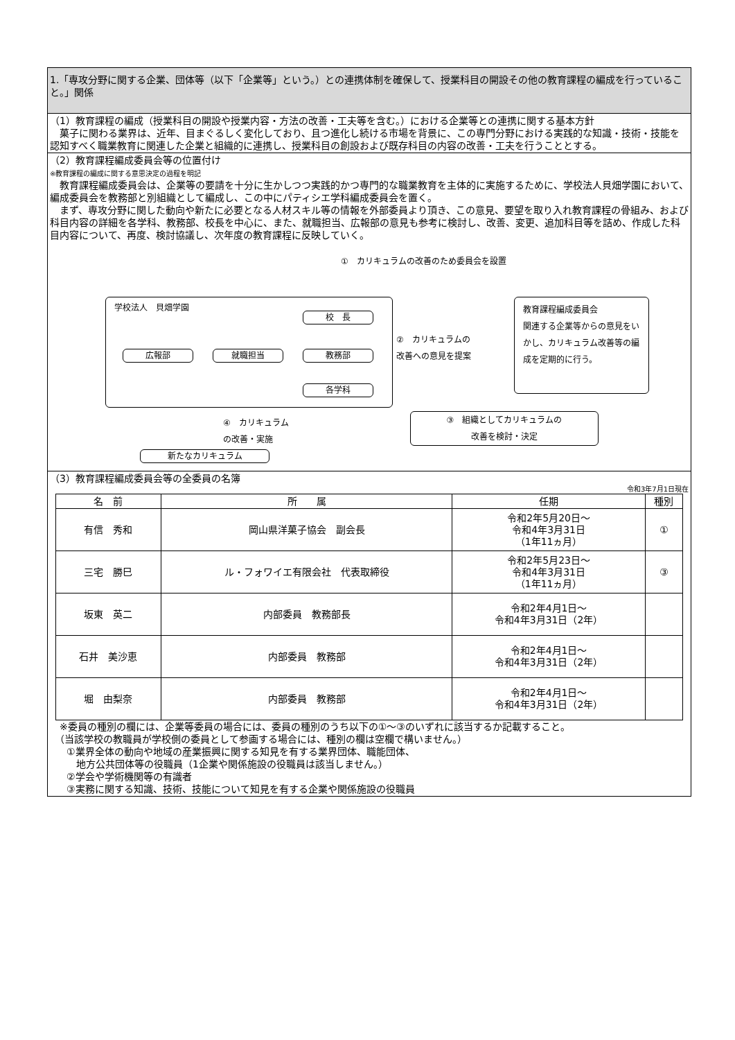1.「専攻分野に関する企業、団体等（以下「企業等」という。）との連携体制を確保して、授業科目の開設その他の教育課程の編成を行っていること。」関係
（1）教育課程の編成（授業科目の開設や授業内容・方法の改善・工夫等を含む。）における企業等との連携に関する基本方針
　菓子に関わる業界は、近年、目まぐるしく変化しており、且つ進化し続ける市場を背景に、この専門分野における実践的な知識・技術・技能を認知すべく職業教育に関連した企業と組織的に連携し、授業科目の創設および既存科目の内容の改善・工夫を行うこととする。
（2）教育課程編成委員会等の位置付け
※教育課程の編成に関する意思決定の過程を明記
　教育課程編成委員会は、企業等の要請を十分に生かしつつ実践的かつ専門的な職業教育を主体的に実施するために、学校法人貝畑学園において、編成委員会を教務部と別組織として編成し、この中にパティシエ学科編成委員会を置く。
　まず、専攻分野に関した動向や新たに必要となる人材スキル等の情報を外部委員より頂き、この意見、要望を取り入れ教育課程の骨組み、および科目内容の詳細を各学科、教務部、校長を中心に、また、就職担当、広報部の意見も参考に検討し、改善、変更、追加科目等を詰め、作成した科目内容について、再度、検討協議し、次年度の教育課程に反映していく。
①　カリキュラムの改善のため委員会を設置
学校法人　貝畑学園
校　長
広報部 就職担当 教務部
各学科
②　カリキュラムの
改善への意見を提案
教育課程編成委員会
関連する企業等からの意見をいかし、カリキュラム改善等の編成を定期的に行う。
④　カリキュラム
の改善・実施
③　組織としてカリキュラムの
改善を検討・決定
新たなカリキュラム
（3）教育課程編成委員会等の全委員の名簿
令和3年7月1日現在
| 名 前 | 所 属 | 任期 | 種別 |
| --- | --- | --- | --- |
| 有信 秀和 | 岡山県洋菓子協会 副会長 | 令和2年5月20日～ 令和4年3月31日 （1年11ヵ月） | ① |
| 三宅 勝巳 | ル・フォワイエ有限会社 代表取締役 | 令和2年5月23日～ 令和4年3月31日 （1年11ヵ月） | ③ |
| 坂東 英二 | 内部委員 教務部長 | 令和2年4月1日～ 令和4年3月31日（2年） | |
| 石井 美沙恵 | 内部委員 教務部 | 令和2年4月1日～ 令和4年3月31日（2年） | |
| 堀 由梨奈 | 内部委員 教務部 | 令和2年4月1日～ 令和4年3月31日（2年） | |
　※委員の種別の欄には、企業等委員の場合には、委員の種別のうち以下の①～③のいずれに該当するか記載すること。
　（当該学校の教職員が学校側の委員として参画する場合には、種別の欄は空欄で構いません。）
　①業界全体の動向や地域の産業振興に関する知見を有する業界団体、職能団体、
　　地方公共団体等の役職員（1企業や関係施設の役職員は該当しません。）
　②学会や学術機関等の有識者
　③実務に関する知識、技術、技能について知見を有する企業や関係施設の役職員